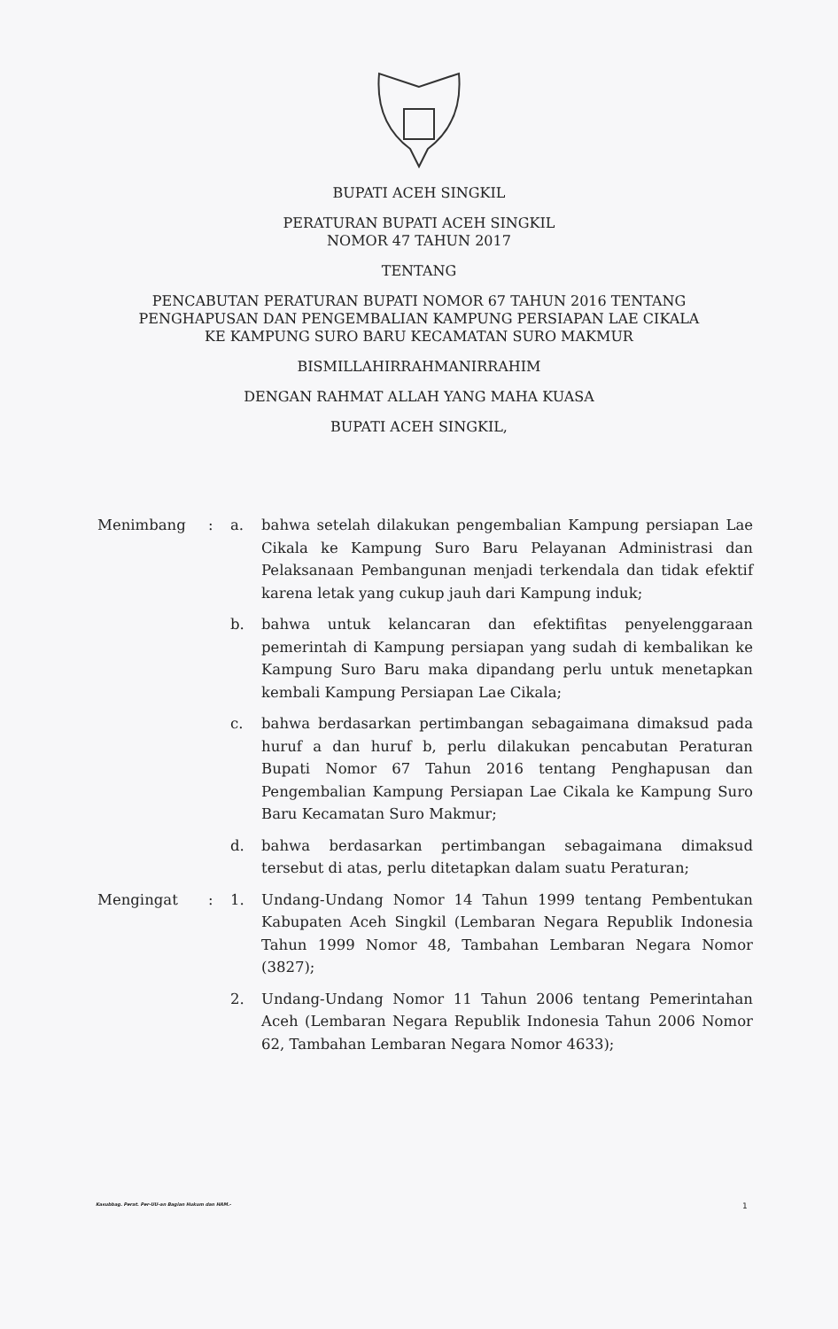BUPATI ACEH SINGKIL
PERATURAN BUPATI ACEH SINGKIL
NOMOR 47 TAHUN 2017
TENTANG
PENCABUTAN PERATURAN BUPATI NOMOR 67 TAHUN 2016 TENTANG
PENGHAPUSAN DAN PENGEMBALIAN KAMPUNG PERSIAPAN LAE CIKALA
KE KAMPUNG SURO BARU KECAMATAN SURO MAKMUR
BISMILLAHIRRAHMANIRRAHIM
DENGAN RAHMAT ALLAH YANG MAHA KUASA
BUPATI ACEH SINGKIL,
| Menimbang | : | a. | bahwa setelah dilakukan pengembalian Kampung persiapan Lae Cikala ke Kampung Suro Baru Pelayanan Administrasi dan Pelaksanaan Pembangunan menjadi terkendala dan tidak efektif karena letak yang cukup jauh dari Kampung induk; |
| | | b. | bahwa untuk kelancaran dan efektifitas penyelenggaraan pemerintah di Kampung persiapan yang sudah di kembalikan ke Kampung Suro Baru maka dipandang perlu untuk menetapkan kembali Kampung Persiapan Lae Cikala; |
| | | c. | bahwa berdasarkan pertimbangan sebagaimana dimaksud pada huruf a dan huruf b, perlu dilakukan pencabutan Peraturan Bupati Nomor 67 Tahun 2016 tentang Penghapusan dan Pengembalian Kampung Persiapan Lae Cikala ke Kampung Suro Baru Kecamatan Suro Makmur; |
| | | d. | bahwa berdasarkan pertimbangan sebagaimana dimaksud tersebut di atas, perlu ditetapkan dalam suatu Peraturan; |
| Mengingat | : | 1. | Undang-Undang Nomor 14 Tahun 1999 tentang Pembentukan Kabupaten Aceh Singkil (Lembaran Negara Republik Indonesia Tahun 1999 Nomor 48, Tambahan Lembaran Negara Nomor (3827); |
| | | 2. | Undang-Undang Nomor 11 Tahun 2006 tentang Pemerintahan Aceh (Lembaran Negara Republik Indonesia Tahun 2006 Nomor 62, Tambahan Lembaran Negara Nomor 4633); |
Kasubbag. Perat. Per-UU-an Bagian Hukum dan HAM.-
1